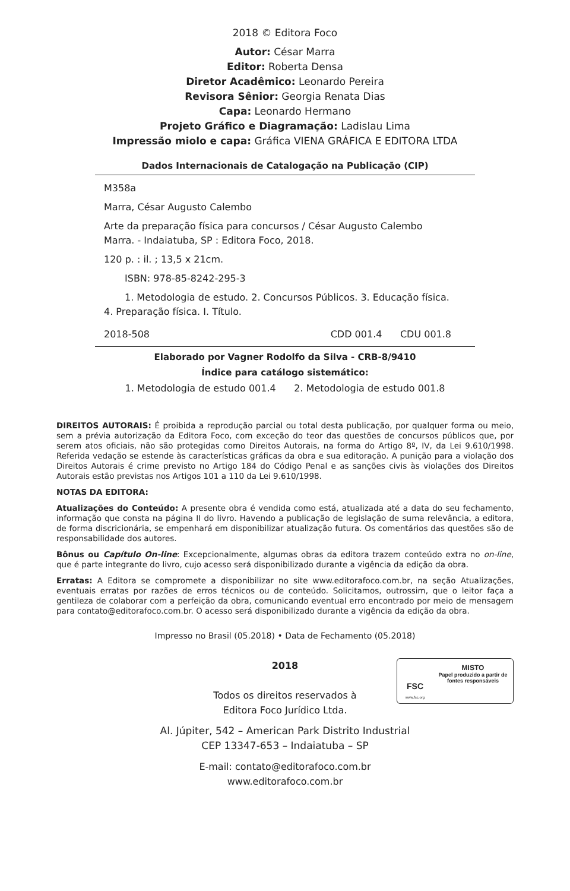2018 © Editora Foco
Autor: César Marra
Editor: Roberta Densa
Diretor Acadêmico: Leonardo Pereira
Revisora Sênior: Georgia Renata Dias
Capa: Leonardo Hermano
Projeto Gráfico e Diagramação: Ladislau Lima
Impressão miolo e capa: Gráfica VIENA GRÁFICA E EDITORA LTDA
Dados Internacionais de Catalogação na Publicação (CIP)
M358a
Marra, César Augusto Calembo
Arte da preparação física para concursos / César Augusto Calembo Marra. - Indaiatuba, SP : Editora Foco, 2018.
120 p. : il. ; 13,5 x 21cm.
ISBN: 978-85-8242-295-3
1. Metodologia de estudo. 2. Concursos Públicos. 3. Educação física. 4. Preparação física. I. Título.
2018-508 CDD 001.4 CDU 001.8
Elaborado por Vagner Rodolfo da Silva - CRB-8/9410
Índice para catálogo sistemático:
1. Metodologia de estudo 001.4 2. Metodologia de estudo 001.8
DIREITOS AUTORAIS: É proibida a reprodução parcial ou total desta publicação, por qualquer forma ou meio, sem a prévia autorização da Editora Foco, com exceção do teor das questões de concursos públicos que, por serem atos oficiais, não são protegidas como Direitos Autorais, na forma do Artigo 8º, IV, da Lei 9.610/1998. Referida vedação se estende às características gráficas da obra e sua editoração. A punição para a violação dos Direitos Autorais é crime previsto no Artigo 184 do Código Penal e as sanções civis às violações dos Direitos Autorais estão previstas nos Artigos 101 a 110 da Lei 9.610/1998.
NOTAS DA EDITORA:
Atualizações do Conteúdo: A presente obra é vendida como está, atualizada até a data do seu fechamento, informação que consta na página II do livro. Havendo a publicação de legislação de suma relevância, a editora, de forma discricionária, se empenhará em disponibilizar atualização futura. Os comentários das questões são de responsabilidade dos autores.
Bônus ou Capítulo On-line: Excepcionalmente, algumas obras da editora trazem conteúdo extra no on-line, que é parte integrante do livro, cujo acesso será disponibilizado durante a vigência da edição da obra.
Erratas: A Editora se compromete a disponibilizar no site www.editorafoco.com.br, na seção Atualizações, eventuais erratas por razões de erros técnicos ou de conteúdo. Solicitamos, outrossim, que o leitor faça a gentileza de colaborar com a perfeição da obra, comunicando eventual erro encontrado por meio de mensagem para contato@editorafoco.com.br. O acesso será disponibilizado durante a vigência da edição da obra.
Impresso no Brasil (05.2018) • Data de Fechamento (05.2018)
2018
Todos os direitos reservados à
Editora Foco Jurídico Ltda.
FSC
www.fsc.org
MISTO
Papel produzido a partir de fontes responsáveis
Al. Júpiter, 542 – American Park Distrito Industrial
CEP 13347-653 – Indaiatuba – SP
E-mail: contato@editorafoco.com.br
www.editorafoco.com.br